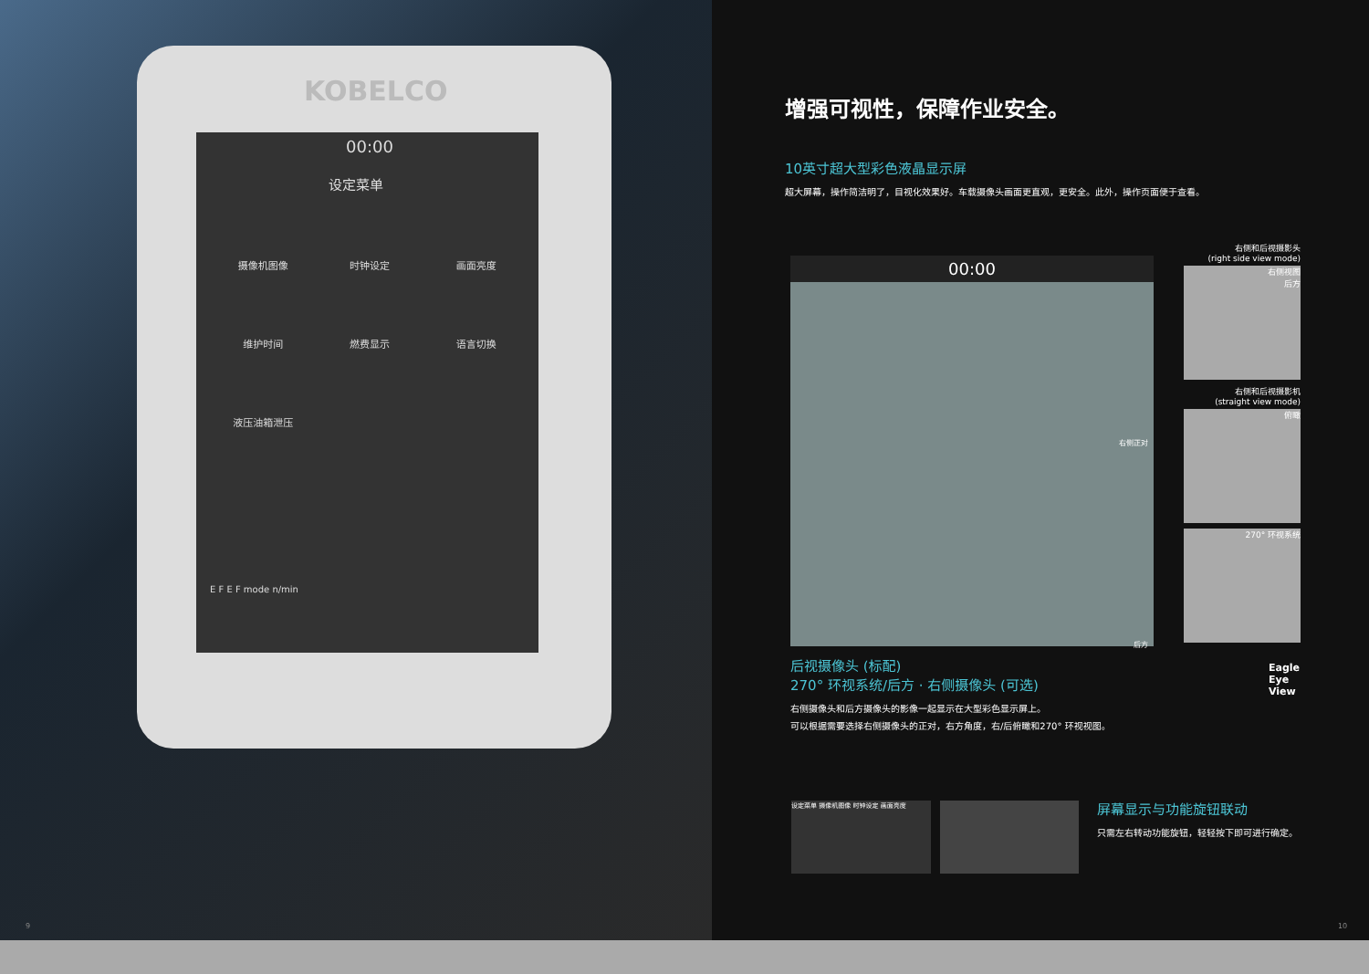KOBELCO
00:00
设定菜单
摄像机图像 时钟设定 画面亮度 维护时间 燃费显示 语言切换 液压油箱泄压
E F E F mode n/min
增强可视性，保障作业安全。
10英寸超大型彩色液晶显示屏
超大屏幕，操作简洁明了，目视化效果好。车载摄像头画面更直观，更安全。此外，操作页面便于查看。
00:00
右侧正对
后方
右侧和后视摄影头
(right side view mode)
右侧视图
后方
右侧和后视摄影机
(straight view mode)
俯瞰
270° 环视系统
Eagle
Eye
View
后视摄像头 (标配)
270° 环视系统/后方 · 右侧摄像头 (可选)
右侧摄像头和后方摄像头的影像一起显示在大型彩色显示屏上。
可以根据需要选择右侧摄像头的正对，右方角度，右/后俯瞰和270° 环视视图。
设定菜单 摄像机图像 时钟设定 画面亮度
屏幕显示与功能旋钮联动
只需左右转动功能旋钮，轻轻按下即可进行确定。
9 10